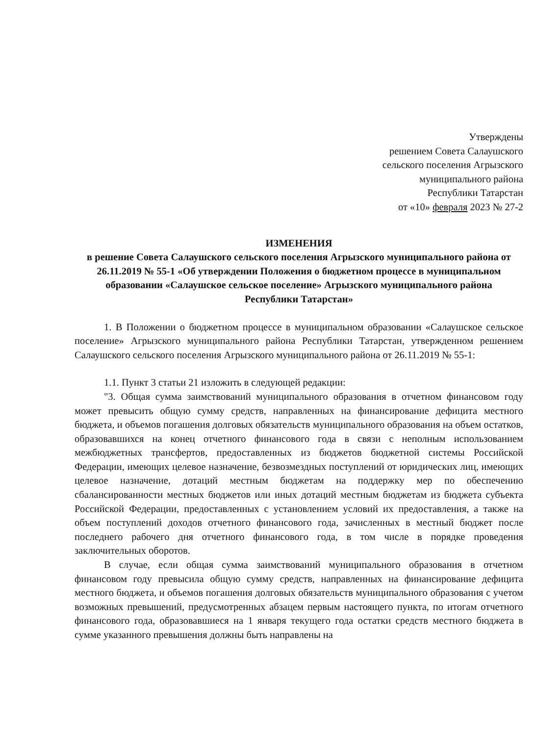Утверждены
решением Совета Салаушского
сельского поселения Агрызского
муниципального района
Республики Татарстан
от «10» февраля 2023 № 27-2
ИЗМЕНЕНИЯ
в решение Совета Салаушского сельского поселения Агрызского муниципального района от 26.11.2019 № 55-1 «Об утверждении Положения о бюджетном процессе в муниципальном образовании «Салаушское сельское поселение» Агрызского муниципального района
Республики Татарстан»
1. В Положении о бюджетном процессе в муниципальном образовании «Салаушское сельское поселение» Агрызского муниципального района Республики Татарстан, утвержденном решением Салаушского сельского поселения Агрызского муниципального района от 26.11.2019 № 55-1:
1.1. Пункт 3 статьи 21 изложить в следующей редакции:
"3. Общая сумма заимствований муниципального образования в отчетном финансовом году может превысить общую сумму средств, направленных на финансирование дефицита местного бюджета, и объемов погашения долговых обязательств муниципального образования на объем остатков, образовавшихся на конец отчетного финансового года в связи с неполным использованием межбюджетных трансфертов, предоставленных из бюджетов бюджетной системы Российской Федерации, имеющих целевое назначение, безвозмездных поступлений от юридических лиц, имеющих целевое назначение, дотаций местным бюджетам на поддержку мер по обеспечению сбалансированности местных бюджетов или иных дотаций местным бюджетам из бюджета субъекта Российской Федерации, предоставленных с установлением условий их предоставления, а также на объем поступлений доходов отчетного финансового года, зачисленных в местный бюджет после последнего рабочего дня отчетного финансового года, в том числе в порядке проведения заключительных оборотов.
В случае, если общая сумма заимствований муниципального образования в отчетном финансовом году превысила общую сумму средств, направленных на финансирование дефицита местного бюджета, и объемов погашения долговых обязательств муниципального образования с учетом возможных превышений, предусмотренных абзацем первым настоящего пункта, по итогам отчетного финансового года, образовавшиеся на 1 января текущего года остатки средств местного бюджета в сумме указанного превышения должны быть направлены на